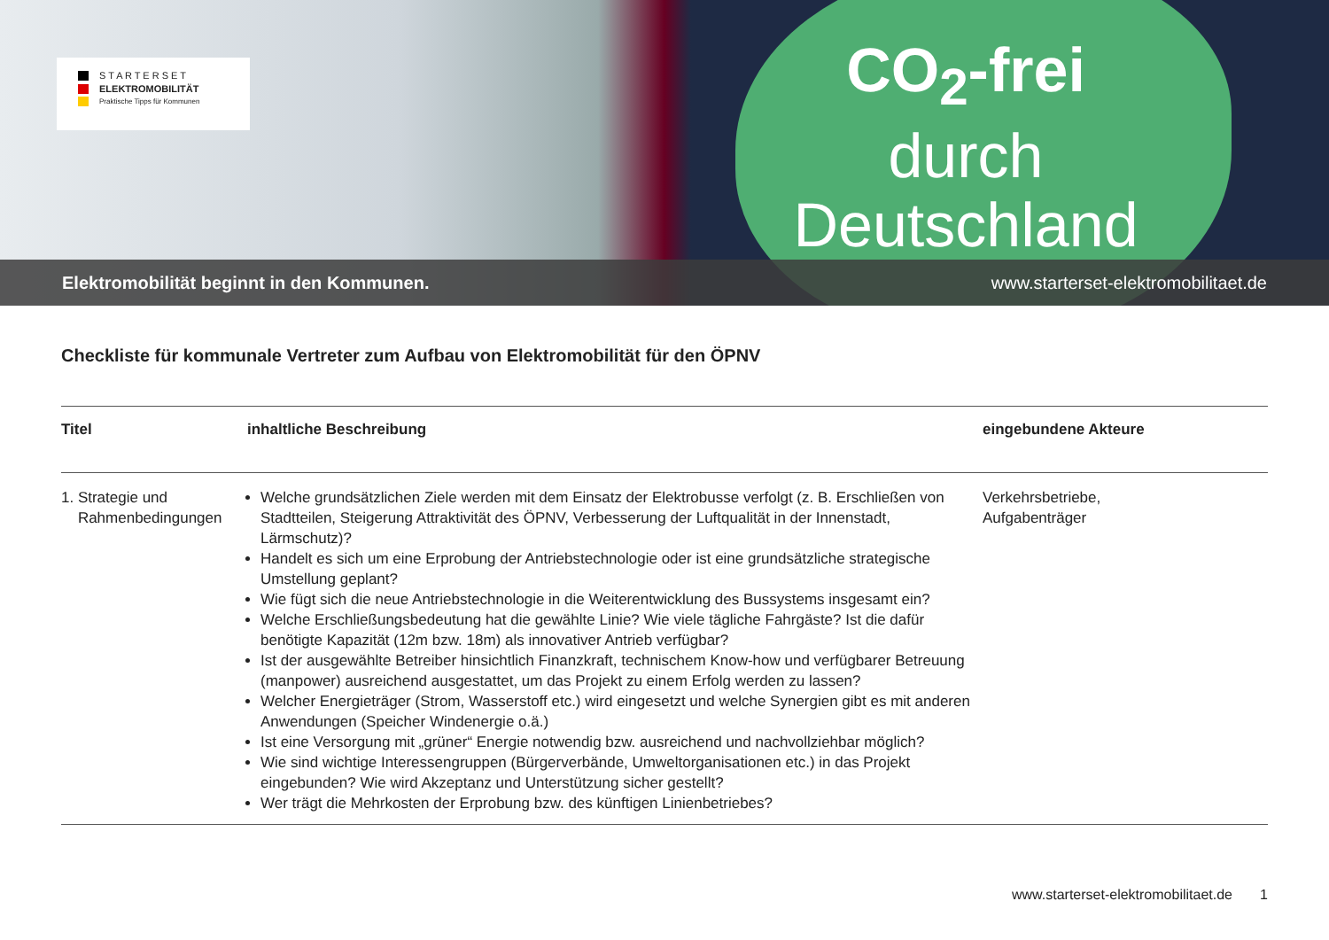S T A R T E R S E T
ELEKTROMOBILITÄT
Praktische Tipps für Kommunen
CO<sub>2</sub>-frei
durch
Deutschland
Elektromobilität beginnt in den Kommunen. www.starterset-elektromobilitaet.de
Checkliste für kommunale Vertreter zum Aufbau von Elektromobilität für den ÖPNV
| Titel | inhaltliche Beschreibung | eingebundene Akteure |
| --- | --- | --- |
| 1. Strategie und Rahmenbedingungen | Welche grundsätzlichen Ziele werden mit dem Einsatz der Elektrobusse verfolgt (z. B. Erschließen von Stadtteilen, Steigerung Attraktivität des ÖPNV, Verbesserung der Luftqualität in der Innenstadt, Lärmschutz)? Handelt es sich um eine Erprobung der Antriebstechnologie oder ist eine grundsätzliche strategische Umstellung geplant? Wie fügt sich die neue Antriebstechnologie in die Weiterentwicklung des Bussystems insgesamt ein? Welche Erschließungsbedeutung hat die gewählte Linie? Wie viele tägliche Fahrgäste? Ist die dafür benötigte Kapazität (12m bzw. 18m) als innovativer Antrieb verfügbar? Ist der ausgewählte Betreiber hinsichtlich Finanzkraft, technischem Know-how und verfügbarer Betreuung (manpower) ausreichend ausgestattet, um das Projekt zu einem Erfolg werden zu lassen? Welcher Energieträger (Strom, Wasserstoff etc.) wird eingesetzt und welche Synergien gibt es mit anderen Anwendungen (Speicher Windenergie o.ä.) Ist eine Versorgung mit „grüner“ Energie notwendig bzw. ausreichend und nachvollziehbar möglich? Wie sind wichtige Interessengruppen (Bürgerverbände, Umweltorganisationen etc.) in das Projekt eingebunden? Wie wird Akzeptanz und Unterstützung sicher gestellt? Wer trägt die Mehrkosten der Erprobung bzw. des künftigen Linienbetriebes? | Verkehrsbetriebe, Aufgabenträger |
www.starterset-elektromobilitaet.de 1